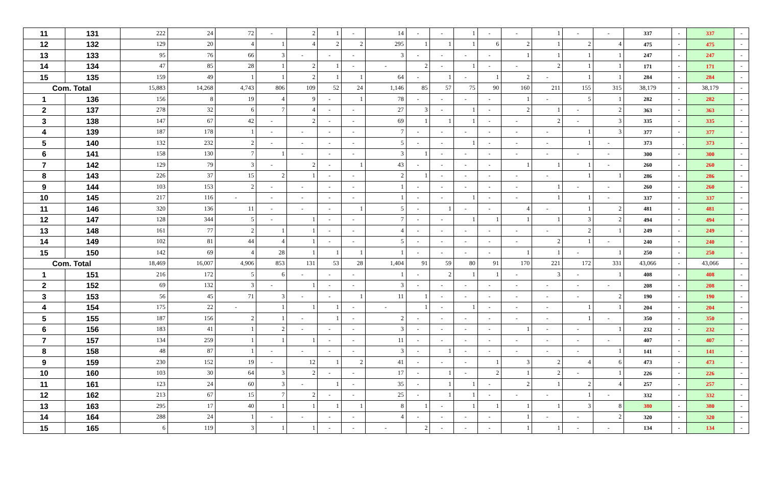| 11 | 131 | 222 | 24 | 72 | - | 2 | 1 | - | 14 | - | - | 1 | - | - | 1 | - | - | 337 | - | 337 | - |
| 12 | 132 | 129 | 20 | 4 | 1 | 4 | 2 | 2 | 295 | 1 | 1 | 1 | 6 | 2 | 1 | 2 | 4 | 475 | - | 475 | - |
| 13 | 133 | 95 | 76 | 66 | 3 | - | - | - | 3 | - | - | - | - | 1 | 1 | 1 | 1 | 247 | - | 247 | - |
| 14 | 134 | 47 | 85 | 28 | 1 | 2 | 1 | - | - | 2 | - | 1 | - | - | 2 | 1 | 1 | 171 | - | 171 | - |
| 15 | 135 | 159 | 49 | 1 | 1 | 2 | 1 | 1 | 64 | - | 1 | - | 1 | 2 | - | 1 | 1 | 284 | - | 284 | - |
| Com. Total | | 15,883 | 14,268 | 4,743 | 806 | 109 | 52 | 24 | 1,146 | 85 | 57 | 75 | 90 | 160 | 211 | 155 | 315 | 38,179 | - | 38,179 | - |
| 1 | 136 | 156 | 8 | 19 | 4 | 9 | - | 1 | 78 | - | - | - | - | 1 | - | 5 | 1 | 282 | - | 282 | - |
| 2 | 137 | 278 | 32 | 6 | 7 | 4 | - | - | 27 | 3 | - | 1 | - | 2 | 1 | - | 2 | 363 | - | 363 | - |
| 3 | 138 | 147 | 67 | 42 | - | 2 | - | - | 69 | 1 | 1 | 1 | - | - | 2 | - | 3 | 335 | - | 335 | - |
| 4 | 139 | 187 | 178 | 1 | - | - | - | - | 7 | - | - | - | - | - | - | 1 | 3 | 377 | - | 377 | - |
| 5 | 140 | 132 | 232 | 2 | - | - | - | - | 5 | - | - | 1 | - | - | - | 1 | - | 373 | . | 373 | - |
| 6 | 141 | 158 | 130 | 7 | 1 | - | - | - | 3 | 1 | - | - | - | - | - | - | - | 300 | - | 300 | - |
| 7 | 142 | 129 | 79 | 3 | - | 2 | - | 1 | 43 | - | - | - | - | 1 | 1 | 1 | - | 260 | - | 260 | - |
| 8 | 143 | 226 | 37 | 15 | 2 | 1 | - | - | 2 | 1 | - | - | - | - | - | 1 | 1 | 286 | - | 286 | - |
| 9 | 144 | 103 | 153 | 2 | - | - | - | - | 1 | - | - | - | - | - | 1 | - | - | 260 | - | 260 | - |
| 10 | 145 | 217 | 116 | - | - | - | - | - | 1 | - | - | 1 | - | - | 1 | 1 | - | 337 | - | 337 | - |
| 11 | 146 | 320 | 136 | 11 | - | - | - | 1 | 5 | - | 1 | - | - | 4 | - | 1 | 2 | 481 | - | 481 | - |
| 12 | 147 | 128 | 344 | 5 | - | 1 | - | - | 7 | - | - | 1 | 1 | 1 | 1 | 3 | 2 | 494 | - | 494 | - |
| 13 | 148 | 161 | 77 | 2 | 1 | 1 | - | - | 4 | - | - | - | - | - | - | 2 | 1 | 249 | - | 249 | - |
| 14 | 149 | 102 | 81 | 44 | 4 | 1 | - | - | 5 | - | - | - | - | - | 2 | 1 | - | 240 | - | 240 | - |
| 15 | 150 | 142 | 69 | 4 | 28 | 1 | 1 | 1 | 1 | - | - | - | - | 1 | 1 | - | 1 | 250 | - | 250 | - |
| Com. Total | | 18,469 | 16,007 | 4,906 | 853 | 131 | 53 | 28 | 1,404 | 91 | 59 | 80 | 91 | 170 | 221 | 172 | 331 | 43,066 | - | 43,066 | - |
| 1 | 151 | 216 | 172 | 5 | 6 | - | - | - | 1 | - | 2 | 1 | 1 | - | 3 | - | 1 | 408 | - | 408 | - |
| 2 | 152 | 69 | 132 | 3 | - | 1 | - | - | 3 | - | - | - | - | - | - | - | - | 208 | - | 208 | - |
| 3 | 153 | 56 | 45 | 71 | 3 | - | - | 1 | 11 | 1 | - | - | - | - | - | - | 2 | 190 | - | 190 | - |
| 4 | 154 | 175 | 22 | - | 1 | 1 | 1 | - | - | 1 | - | 1 | - | - | - | 1 | 1 | 204 | - | 204 | - |
| 5 | 155 | 187 | 156 | 2 | 1 | - | 1 | - | 2 | - | - | - | - | - | - | 1 | - | 350 | - | 350 | - |
| 6 | 156 | 183 | 41 | 1 | 2 | - | - | - | 3 | - | - | - | - | 1 | - | - | 1 | 232 | - | 232 | - |
| 7 | 157 | 134 | 259 | 1 | 1 | 1 | - | - | 11 | - | - | - | - | - | - | - | - | 407 | - | 407 | - |
| 8 | 158 | 48 | 87 | 1 | - | - | - | - | 3 | - | 1 | - | - | - | - | - | 1 | 141 | - | 141 | - |
| 9 | 159 | 230 | 152 | 19 | - | 12 | 1 | 2 | 41 | - | - | - | 1 | 3 | 2 | 4 | 6 | 473 | - | 473 | - |
| 10 | 160 | 103 | 30 | 64 | 3 | 2 | - | - | 17 | - | 1 | - | 2 | 1 | 2 | - | 1 | 226 | - | 226 | - |
| 11 | 161 | 123 | 24 | 60 | 3 | - | 1 | - | 35 | - | 1 | 1 | - | 2 | 1 | 2 | 4 | 257 | - | 257 | - |
| 12 | 162 | 213 | 67 | 15 | 7 | 2 | - | - | 25 | - | 1 | 1 | - | - | - | 1 | - | 332 | - | 332 | - |
| 13 | 163 | 295 | 17 | 40 | 1 | 1 | 1 | 1 | 8 | 1 | - | 1 | 1 | 1 | 1 | 3 | 8 | 380 | - | 380 | - |
| 14 | 164 | 288 | 24 | 1 | - | - | - | - | 4 | - | - | - | - | 1 | - | - | 2 | 320 | - | 320 | - |
| 15 | 165 | 6 | 119 | 3 | 1 | 1 | - | - | - | 2 | - | - | - | 1 | 1 | - | - | 134 | - | 134 | - |